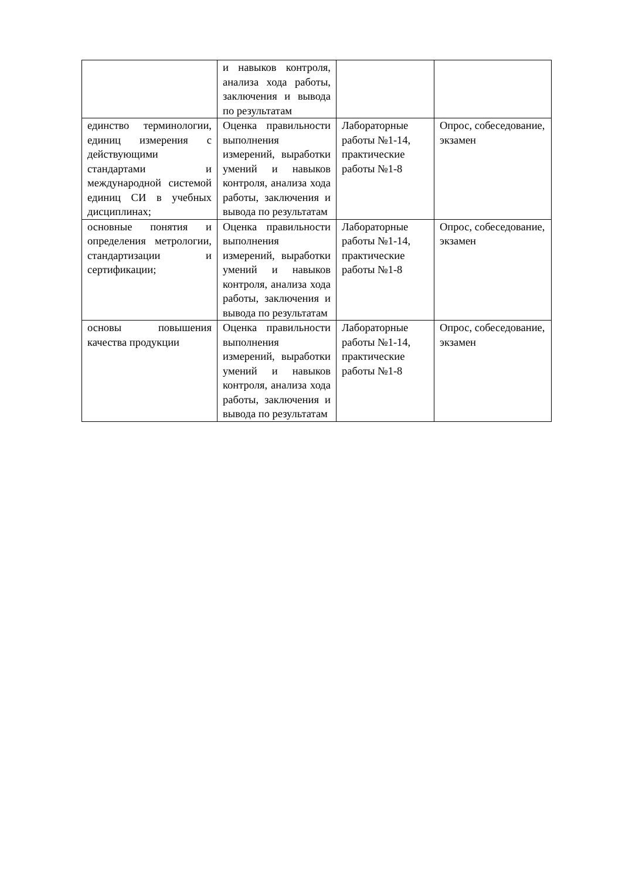| | и навыков контроля, анализа хода работы, заключения и вывода по результатам | | |
| единство терминологии, единиц измерения с действующими стандартами и международной системой единиц СИ в учебных дисциплинах; | Оценка правильности выполнения измерений, выработки умений и навыков контроля, анализа хода работы, заключения и вывода по результатам | Лабораторные работы №1-14, практические работы №1-8 | Опрос, собеседование, экзамен |
| основные понятия и определения метрологии, стандартизации и сертификации; | Оценка правильности выполнения измерений, выработки умений и навыков контроля, анализа хода работы, заключения и вывода по результатам | Лабораторные работы №1-14, практические работы №1-8 | Опрос, собеседование, экзамен |
| основы повышения качества продукции | Оценка правильности выполнения измерений, выработки умений и навыков контроля, анализа хода работы, заключения и вывода по результатам | Лабораторные работы №1-14, практические работы №1-8 | Опрос, собеседование, экзамен |